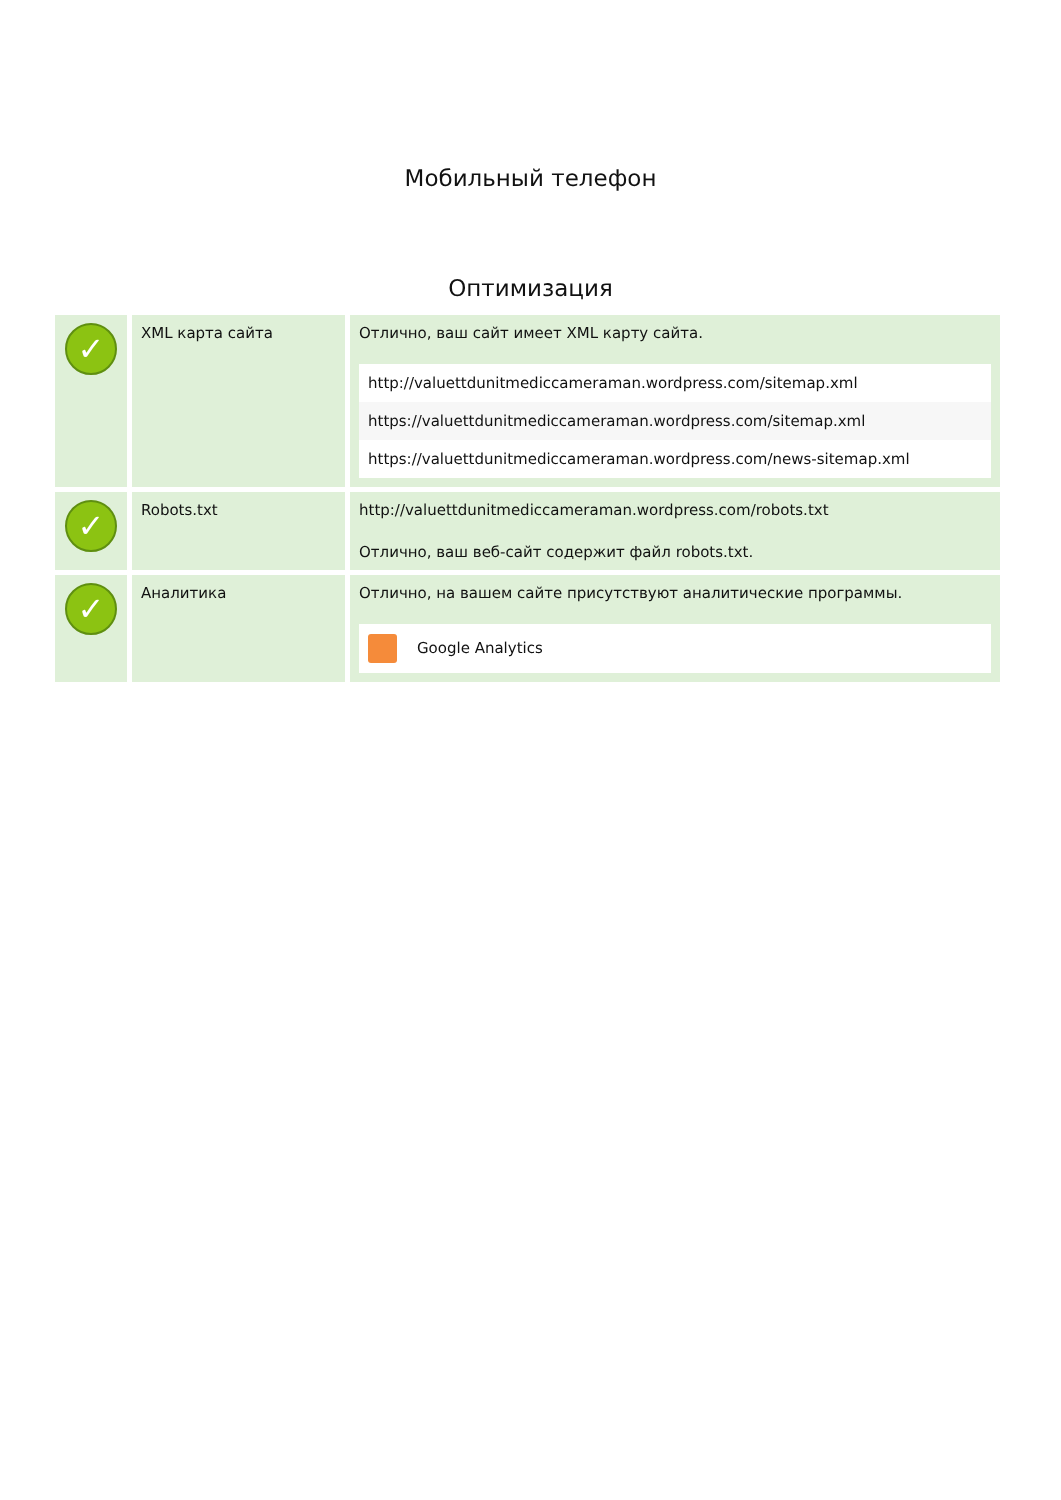Мобильный телефон
Оптимизация
| ✓ | XML карта сайта | Отлично, ваш сайт имеет XML карту сайта. http://valuettdunitmediccameraman.wordpress.com/sitemap.xml https://valuettdunitmediccameraman.wordpress.com/sitemap.xml https://valuettdunitmediccameraman.wordpress.com/news-sitemap.xml |
| ✓ | Robots.txt | http://valuettdunitmediccameraman.wordpress.com/robots.txt Отлично, ваш веб-сайт содержит файл robots.txt. |
| ✓ | Аналитика | Отлично, на вашем сайте присутствуют аналитические программы. Google Analytics |